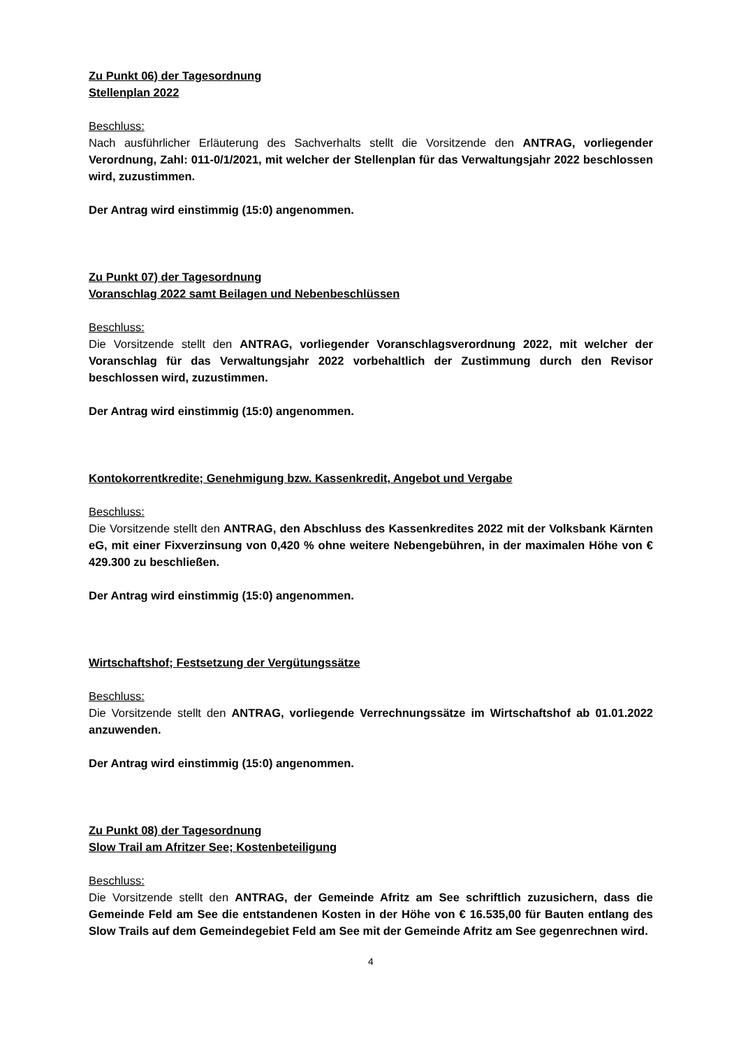Zu Punkt 06) der Tagesordnung
Stellenplan 2022
Beschluss:
Nach ausführlicher Erläuterung des Sachverhalts stellt die Vorsitzende den ANTRAG, vorliegender Verordnung, Zahl: 011-0/1/2021, mit welcher der Stellenplan für das Verwaltungsjahr 2022 beschlossen wird, zuzustimmen.
Der Antrag wird einstimmig (15:0) angenommen.
Zu Punkt 07) der Tagesordnung
Voranschlag 2022 samt Beilagen und Nebenbeschlüssen
Beschluss:
Die Vorsitzende stellt den ANTRAG, vorliegender Voranschlagsverordnung 2022, mit welcher der Voranschlag für das Verwaltungsjahr 2022 vorbehaltlich der Zustimmung durch den Revisor beschlossen wird, zuzustimmen.
Der Antrag wird einstimmig (15:0) angenommen.
Kontokorrentkredite; Genehmigung bzw. Kassenkredit, Angebot und Vergabe
Beschluss:
Die Vorsitzende stellt den ANTRAG, den Abschluss des Kassenkredites 2022 mit der Volksbank Kärnten eG, mit einer Fixverzinsung von 0,420 % ohne weitere Nebengebühren, in der maximalen Höhe von € 429.300 zu beschließen.
Der Antrag wird einstimmig (15:0) angenommen.
Wirtschaftshof; Festsetzung der Vergütungssätze
Beschluss:
Die Vorsitzende stellt den ANTRAG, vorliegende Verrechnungssätze im Wirtschaftshof ab 01.01.2022 anzuwenden.
Der Antrag wird einstimmig (15:0) angenommen.
Zu Punkt 08) der Tagesordnung
Slow Trail am Afritzer See; Kostenbeteiligung
Beschluss:
Die Vorsitzende stellt den ANTRAG, der Gemeinde Afritz am See schriftlich zuzusichern, dass die Gemeinde Feld am See die entstandenen Kosten in der Höhe von € 16.535,00 für Bauten entlang des Slow Trails auf dem Gemeindegebiet Feld am See mit der Gemeinde Afritz am See gegenrechnen wird.
4